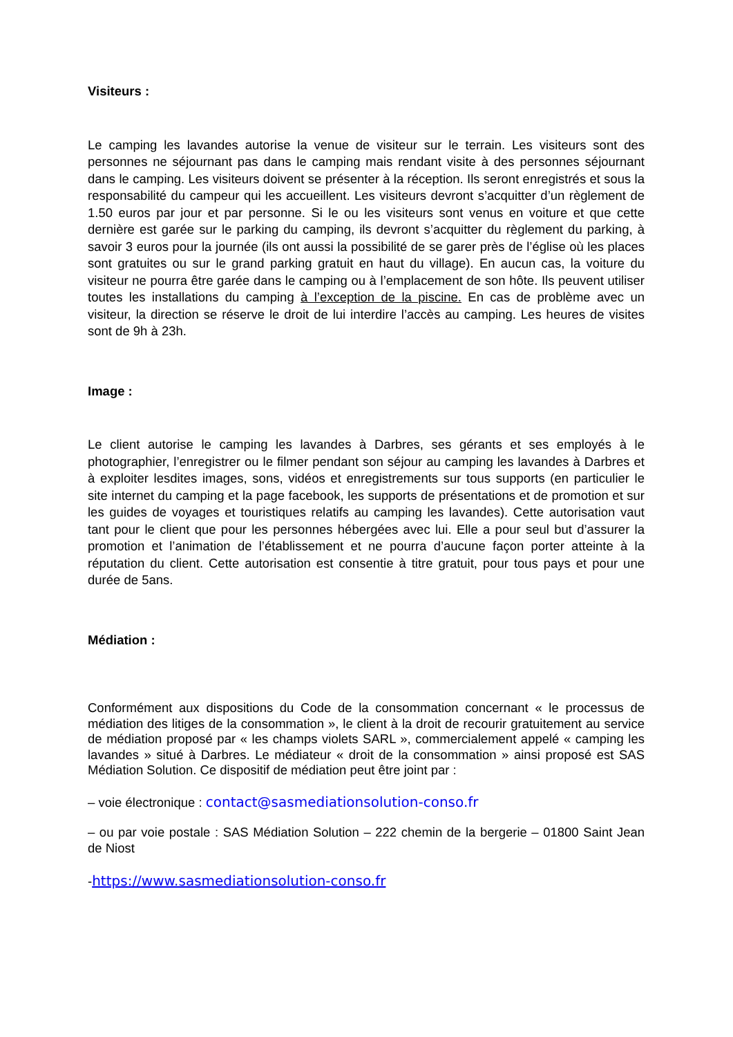Visiteurs :
Le camping les lavandes autorise la venue de visiteur sur le terrain. Les visiteurs sont des personnes ne séjournant pas dans le camping mais rendant visite à des personnes séjournant dans le camping. Les visiteurs doivent se présenter à la réception. Ils seront enregistrés et sous la responsabilité du campeur qui les accueillent. Les visiteurs devront s’acquitter d’un règlement de 1.50 euros par jour et par personne. Si le ou les visiteurs sont venus en voiture et que cette dernière est garée sur le parking du camping, ils devront s’acquitter du règlement du parking, à savoir 3 euros pour la journée (ils ont aussi la possibilité de se garer près de l’église où les places sont gratuites ou sur le grand parking gratuit en haut du village). En aucun cas, la voiture du visiteur ne pourra être garée dans le camping ou à l’emplacement de son hôte. Ils peuvent utiliser toutes les installations du camping à l’exception de la piscine. En cas de problème avec un visiteur, la direction se réserve le droit de lui interdire l’accès au camping. Les heures de visites sont de 9h à 23h.
Image :
Le client autorise le camping les lavandes à Darbres, ses gérants et ses employés à le photographier, l’enregistrer ou le filmer pendant son séjour au camping les lavandes à Darbres et à exploiter lesdites images, sons, vidéos et enregistrements sur tous supports (en particulier le site internet du camping et la page facebook, les supports de présentations et de promotion et sur les guides de voyages et touristiques relatifs au camping les lavandes). Cette autorisation vaut tant pour le client que pour les personnes hébergées avec lui. Elle a pour seul but d’assurer la promotion et l’animation de l’établissement et ne pourra d’aucune façon porter atteinte à la réputation du client. Cette autorisation est consentie à titre gratuit, pour tous pays et pour une durée de 5ans.
Médiation :
Conformément aux dispositions du Code de la consommation concernant « le processus de médiation des litiges de la consommation », le client à la droit de recourir gratuitement au service de médiation proposé par « les champs violets SARL », commercialement appelé « camping les lavandes » situé à Darbres. Le médiateur « droit de la consommation » ainsi proposé est SAS Médiation Solution. Ce dispositif de médiation peut être joint par :
– voie électronique : contact@sasmediationsolution-conso.fr
– ou par voie postale : SAS Médiation Solution – 222 chemin de la bergerie – 01800 Saint Jean de Niost
-https://www.sasmediationsolution-conso.fr